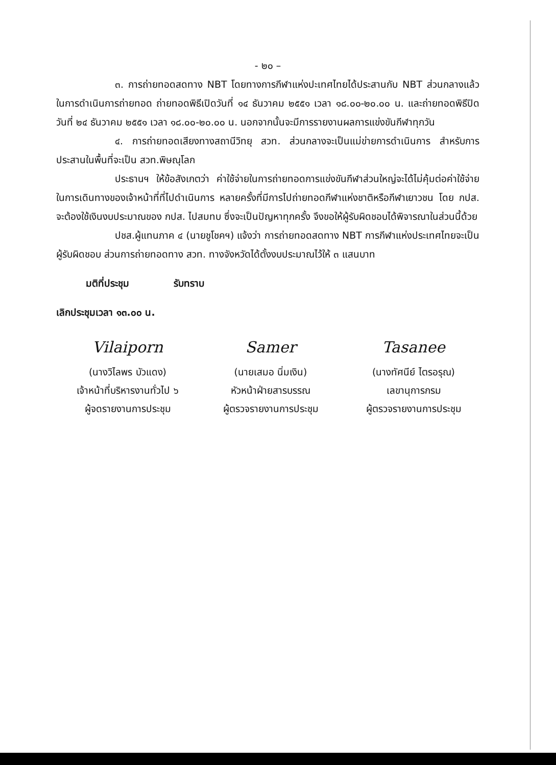- ๒๐ –
๓. การถ่ายทอดสดทาง NBT โดยทางการกีฬาแห่งปะเทศไทยได้ประสานกับ NBT ส่วนกลางแล้วในการดำเนินการถ่ายทอด ถ่ายทอดพิธีเปิดวันที่ ๑๔ ธันวาคม ๒๕๕๑ เวลา ๑๘.๐๐-๒๐.๐๐ น. และถ่ายทอดพิธีปิดวันที่ ๒๔ ธันวาคม ๒๕๕๑ เวลา ๑๘.๐๐-๒๐.๐๐ น. นอกจากนั้นจะมีการรายงานผลการแข่งขันกีฬาทุกวัน
๔. การถ่ายทอดเสียงทางสถานีวิทยุ สวท. ส่วนกลางจะเป็นแม่ข่ายการดำเนินการ สำหรับการประสานในพื้นที่จะเป็น สวท.พิษณุโลก
ประธานฯ ให้ข้อสังเกตว่า ค่าใช้จ่ายในการถ่ายทอดการแข่งขันกีฬาส่วนใหญ่จะได้ไม่คุ้มต่อค่าใช้จ่ายในการเดินทางของเจ้าหน้าที่ที่ไปดำเนินการ หลายครั้งที่มีการไปถ่ายทอดกีฬาแห่งชาติหรือกีฬาเยาวชน โดย กปส. จะต้องใช้เงินงบประมาณของ กปส. ไปสมทบ ซึ่งจะเป็นปัญหาทุกครั้ง จึงขอให้ผู้รับผิดชอบได้พิจารณาในส่วนนี้ด้วย
ปชส.ผู้แทนภาค ๔ (นายชูโชคฯ) แจ้งว่า การถ่ายทอดสดทาง NBT การกีฬาแห่งประเทศไทยจะเป็นผู้รับผิดชอบ ส่วนการถ่ายทอดทาง สวท. ทางจังหวัดได้ตั้งงบประมาณไว้ให้ ๓ แสนบาท
มติที่ประชุม รับทราบ
เลิกประชุมเวลา ๑๓.๐๐ น.
Vilaiporn
(นางวิไลพร บัวแดง)
เจ้าหน้าที่บริหารงานทั่วไป ๖
ผู้จดรายงานการประชุม
Samer
(นายเสมอ นิ่มเงิน)
หัวหน้าฝ่ายสารบรรณ
ผู้ตรวจรายงานการประชุม
Tasanee
(นางทัศนีย์ ไตรอรุณ)
เลขานุการกรม
ผู้ตรวจรายงานการประชุม